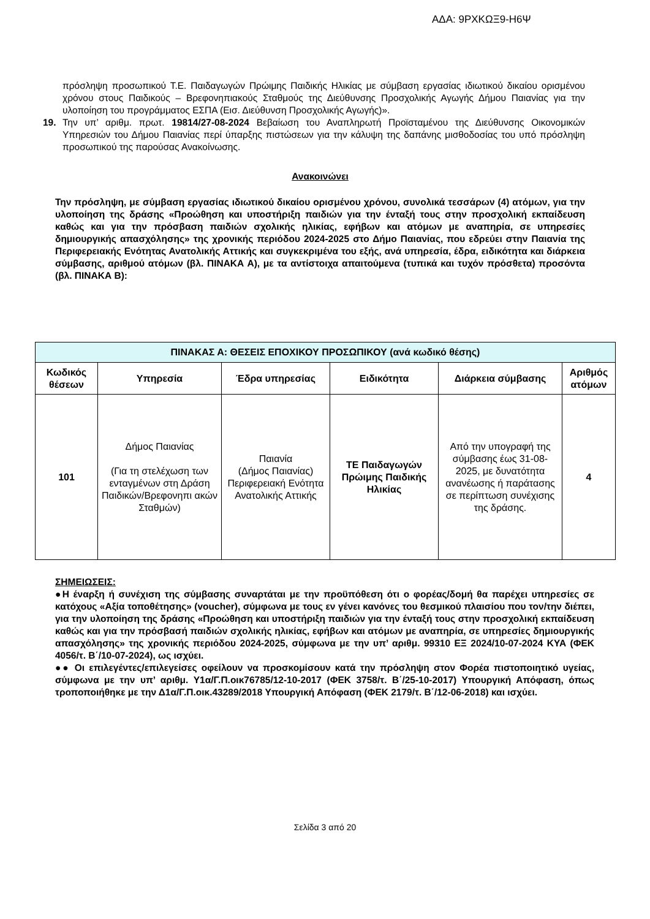ΑΔΑ: 9ΡΧΚΩΞ9-Η6Ψ
πρόσληψη προσωπικού Τ.Ε. Παιδαγωγών Πρώιμης Παιδικής Ηλικίας με σύμβαση εργασίας ιδιωτικού δικαίου ορισμένου χρόνου στους Παιδικούς – Βρεφονηπιακούς Σταθμούς της Διεύθυνσης Προσχολικής Αγωγής Δήμου Παιανίας για την υλοποίηση του προγράμματος ΕΣΠΑ (Εισ. Διεύθυνση Προσχολικής Αγωγής)».
19. Την υπ’ αριθμ. πρωτ. 19814/27-08-2024 Βεβαίωση του Αναπληρωτή Προϊσταμένου της Διεύθυνσης Οικονομικών Υπηρεσιών του Δήμου Παιανίας περί ύπαρξης πιστώσεων για την κάλυψη της δαπάνης μισθοδοσίας του υπό πρόσληψη προσωπικού της παρούσας Ανακοίνωσης.
Ανακοινώνει
Την πρόσληψη, με σύμβαση εργασίας ιδιωτικού δικαίου ορισμένου χρόνου, συνολικά τεσσάρων (4) ατόμων, για την υλοποίηση της δράσης «Προώθηση και υποστήριξη παιδιών για την ένταξή τους στην προσχολική εκπαίδευση καθώς και για την πρόσβαση παιδιών σχολικής ηλικίας, εφήβων και ατόμων με αναπηρία, σε υπηρεσίες δημιουργικής απασχόλησης» της χρονικής περιόδου 2024-2025 στο Δήμο Παιανίας, που εδρεύει στην Παιανία της Περιφερειακής Ενότητας Ανατολικής Αττικής και συγκεκριμένα του εξής, ανά υπηρεσία, έδρα, ειδικότητα και διάρκεια σύμβασης, αριθμού ατόμων (βλ. ΠΙΝΑΚΑ Α), με τα αντίστοιχα απαιτούμενα (τυπικά και τυχόν πρόσθετα) προσόντα (βλ. ΠΙΝΑΚΑ Β):
| ΠΙΝΑΚΑΣ Α: ΘΕΣΕΙΣ ΕΠΟΧΙΚΟΥ ΠΡΟΣΩΠΙΚΟΥ (ανά κωδικό θέσης) | | | | | |
| --- | --- | --- | --- | --- | --- |
| Κωδικός θέσεων | Υπηρεσία | Έδρα υπηρεσίας | Ειδικότητα | Διάρκεια σύμβασης | Αριθμός ατόμων |
| 101 | Δήμος Παιανίας (Για τη στελέχωση των ενταγμένων στη Δράση Παιδικών/Βρεφονηπι ακών Σταθμών) | Παιανία (Δήμος Παιανίας) Περιφερειακή Ενότητα Ανατολικής Αττικής | ΤΕ Παιδαγωγών Πρώιμης Παιδικής Ηλικίας | Από την υπογραφή της σύμβασης έως 31-08-2025, με δυνατότητα ανανέωσης ή παράτασης σε περίπτωση συνέχισης της δράσης. | 4 |
ΣΗΜΕΙΩΣΕΙΣ:
●Η έναρξη ή συνέχιση της σύμβασης συναρτάται με την προϋπόθεση ότι ο φορέας/δομή θα παρέχει υπηρεσίες σε κατόχους «Αξία τοποθέτησης» (voucher), σύμφωνα με τους εν γένει κανόνες του θεσμικού πλαισίου που τον/την διέπει, για την υλοποίηση της δράσης «Προώθηση και υποστήριξη παιδιών για την ένταξή τους στην προσχολική εκπαίδευση καθώς και για την πρόσβασή παιδιών σχολικής ηλικίας, εφήβων και ατόμων με αναπηρία, σε υπηρεσίες δημιουργικής απασχόλησης» της χρονικής περιόδου 2024-2025, σύμφωνα με την υπ’ αριθμ. 99310 ΕΞ 2024/10-07-2024 ΚΥΑ (ΦΕΚ 4056/τ. Β΄/10-07-2024), ως ισχύει.
●● Οι επιλεγέντες/επιλεγείσες οφείλουν να προσκομίσουν κατά την πρόσληψη στον Φορέα πιστοποιητικό υγείας, σύμφωνα με την υπ’ αριθμ. Υ1α/Γ.Π.οικ76785/12-10-2017 (ΦΕΚ 3758/τ. Β΄/25-10-2017) Υπουργική Απόφαση, όπως τροποποιήθηκε με την Δ1α/Γ.Π.οικ.43289/2018 Υπουργική Απόφαση (ΦΕΚ 2179/τ. Β΄/12-06-2018) και ισχύει.
Σελίδα 3 από 20